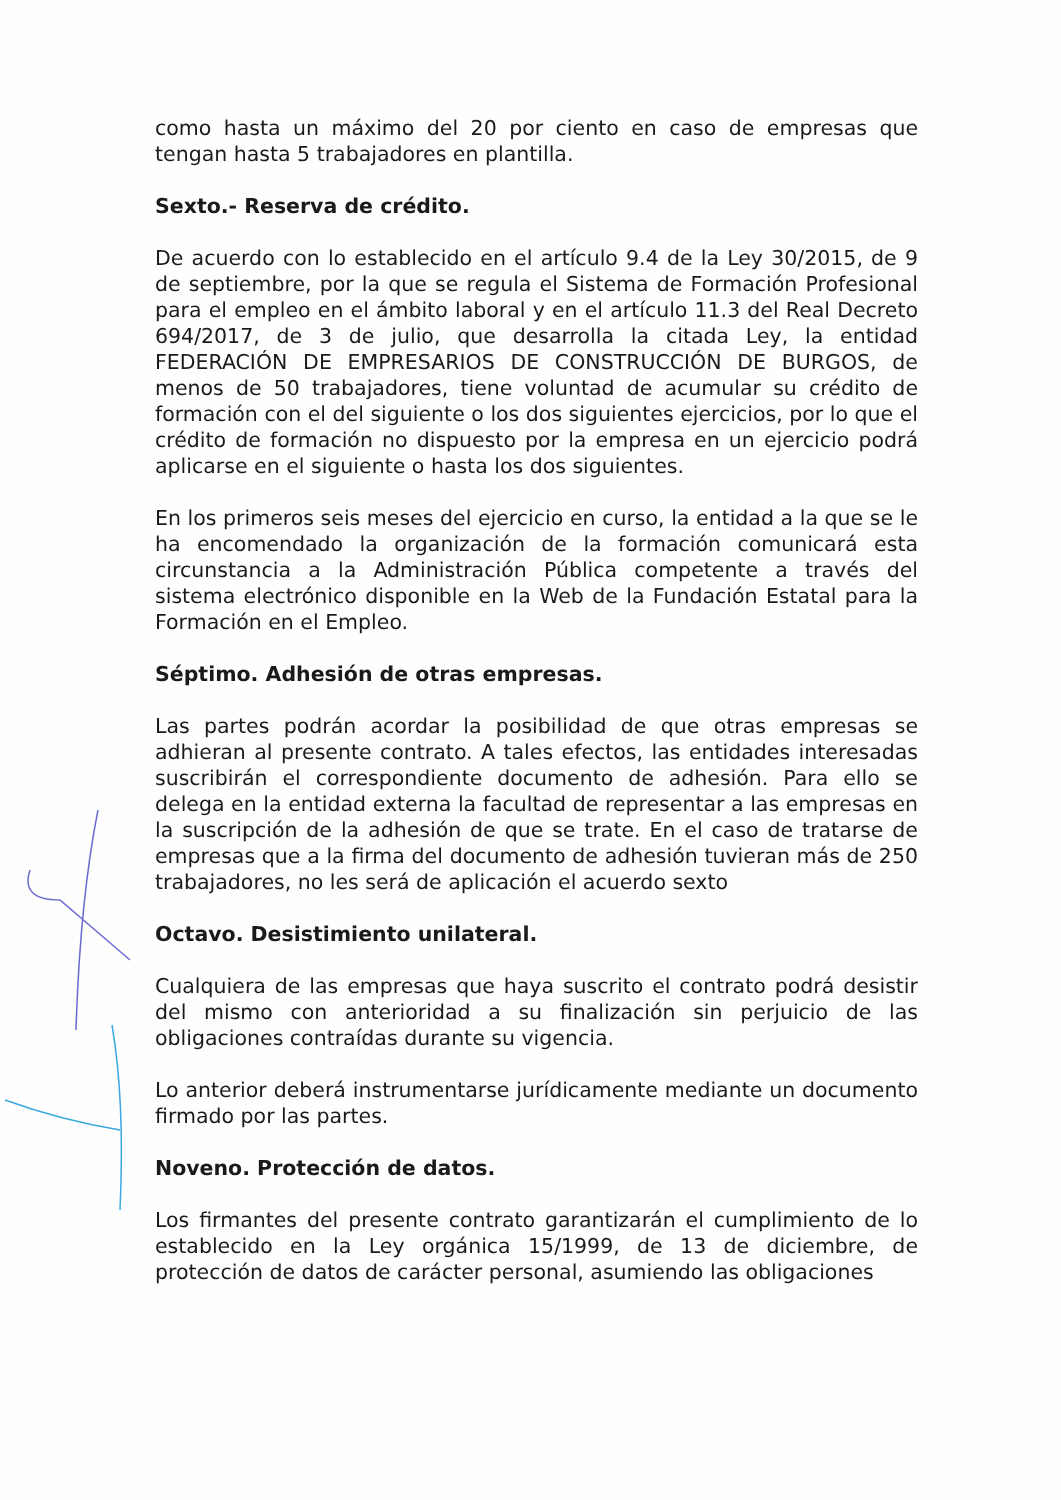como hasta un máximo del 20 por ciento en caso de empresas que tengan hasta 5 trabajadores en plantilla.
Sexto.- Reserva de crédito.
De acuerdo con lo establecido en el artículo 9.4 de la Ley 30/2015, de 9 de septiembre, por la que se regula el Sistema de Formación Profesional para el empleo en el ámbito laboral y en el artículo 11.3 del Real Decreto 694/2017, de 3 de julio, que desarrolla la citada Ley, la entidad FEDERACIÓN DE EMPRESARIOS DE CONSTRUCCIÓN DE BURGOS, de menos de 50 trabajadores, tiene voluntad de acumular su crédito de formación con el del siguiente o los dos siguientes ejercicios, por lo que el crédito de formación no dispuesto por la empresa en un ejercicio podrá aplicarse en el siguiente o hasta los dos siguientes.
En los primeros seis meses del ejercicio en curso, la entidad a la que se le ha encomendado la organización de la formación comunicará esta circunstancia a la Administración Pública competente a través del sistema electrónico disponible en la Web de la Fundación Estatal para la Formación en el Empleo.
Séptimo. Adhesión de otras empresas.
Las partes podrán acordar la posibilidad de que otras empresas se adhieran al presente contrato. A tales efectos, las entidades interesadas suscribirán el correspondiente documento de adhesión. Para ello se delega en la entidad externa la facultad de representar a las empresas en la suscripción de la adhesión de que se trate. En el caso de tratarse de empresas que a la firma del documento de adhesión tuvieran más de 250 trabajadores, no les será de aplicación el acuerdo sexto
Octavo. Desistimiento unilateral.
Cualquiera de las empresas que haya suscrito el contrato podrá desistir del mismo con anterioridad a su finalización sin perjuicio de las obligaciones contraídas durante su vigencia.
Lo anterior deberá instrumentarse jurídicamente mediante un documento firmado por las partes.
Noveno. Protección de datos.
Los firmantes del presente contrato garantizarán el cumplimiento de lo establecido en la Ley orgánica 15/1999, de 13 de diciembre, de protección de datos de carácter personal, asumiendo las obligaciones